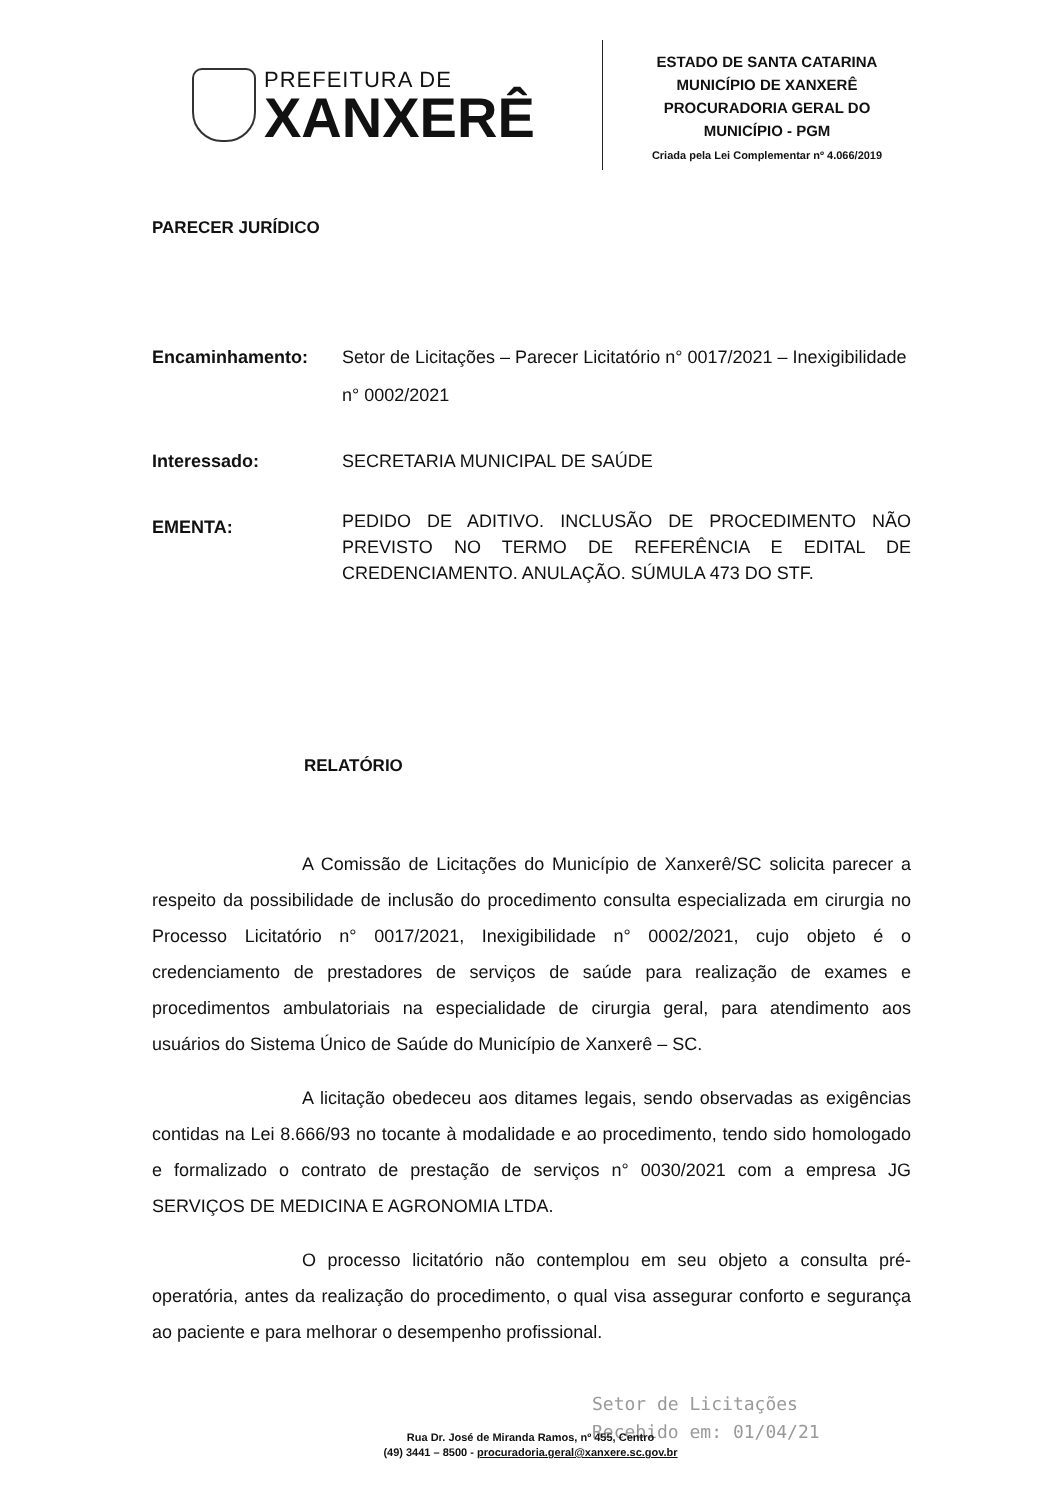PREFEITURA DE
XANXERÊ
ESTADO DE SANTA CATARINA
MUNICÍPIO DE XANXERÊ
PROCURADORIA GERAL DO MUNICÍPIO - PGM
Criada pela Lei Complementar nº 4.066/2019
PARECER JURÍDICO
Encaminhamento: Setor de Licitações – Parecer Licitatório n° 0017/2021 – Inexigibilidade n° 0002/2021
Interessado: SECRETARIA MUNICIPAL DE SAÚDE
EMENTA: PEDIDO DE ADITIVO. INCLUSÃO DE PROCEDIMENTO NÃO PREVISTO NO TERMO DE REFERÊNCIA E EDITAL DE CREDENCIAMENTO. ANULAÇÃO. SÚMULA 473 DO STF.
RELATÓRIO
A Comissão de Licitações do Município de Xanxerê/SC solicita parecer a respeito da possibilidade de inclusão do procedimento consulta especializada em cirurgia no Processo Licitatório n° 0017/2021, Inexigibilidade n° 0002/2021, cujo objeto é o credenciamento de prestadores de serviços de saúde para realização de exames e procedimentos ambulatoriais na especialidade de cirurgia geral, para atendimento aos usuários do Sistema Único de Saúde do Município de Xanxerê – SC.
A licitação obedeceu aos ditames legais, sendo observadas as exigências contidas na Lei 8.666/93 no tocante à modalidade e ao procedimento, tendo sido homologado e formalizado o contrato de prestação de serviços n° 0030/2021 com a empresa JG SERVIÇOS DE MEDICINA E AGRONOMIA LTDA.
O processo licitatório não contemplou em seu objeto a consulta pré-operatória, antes da realização do procedimento, o qual visa assegurar conforto e segurança ao paciente e para melhorar o desempenho profissional.
Setor de Licitações
Recebido em: 01/04/21
Rua Dr. José de Miranda Ramos, nº 455, Centro
(49) 3441 – 8500 - procuradoria.geral@xanxere.sc.gov.br